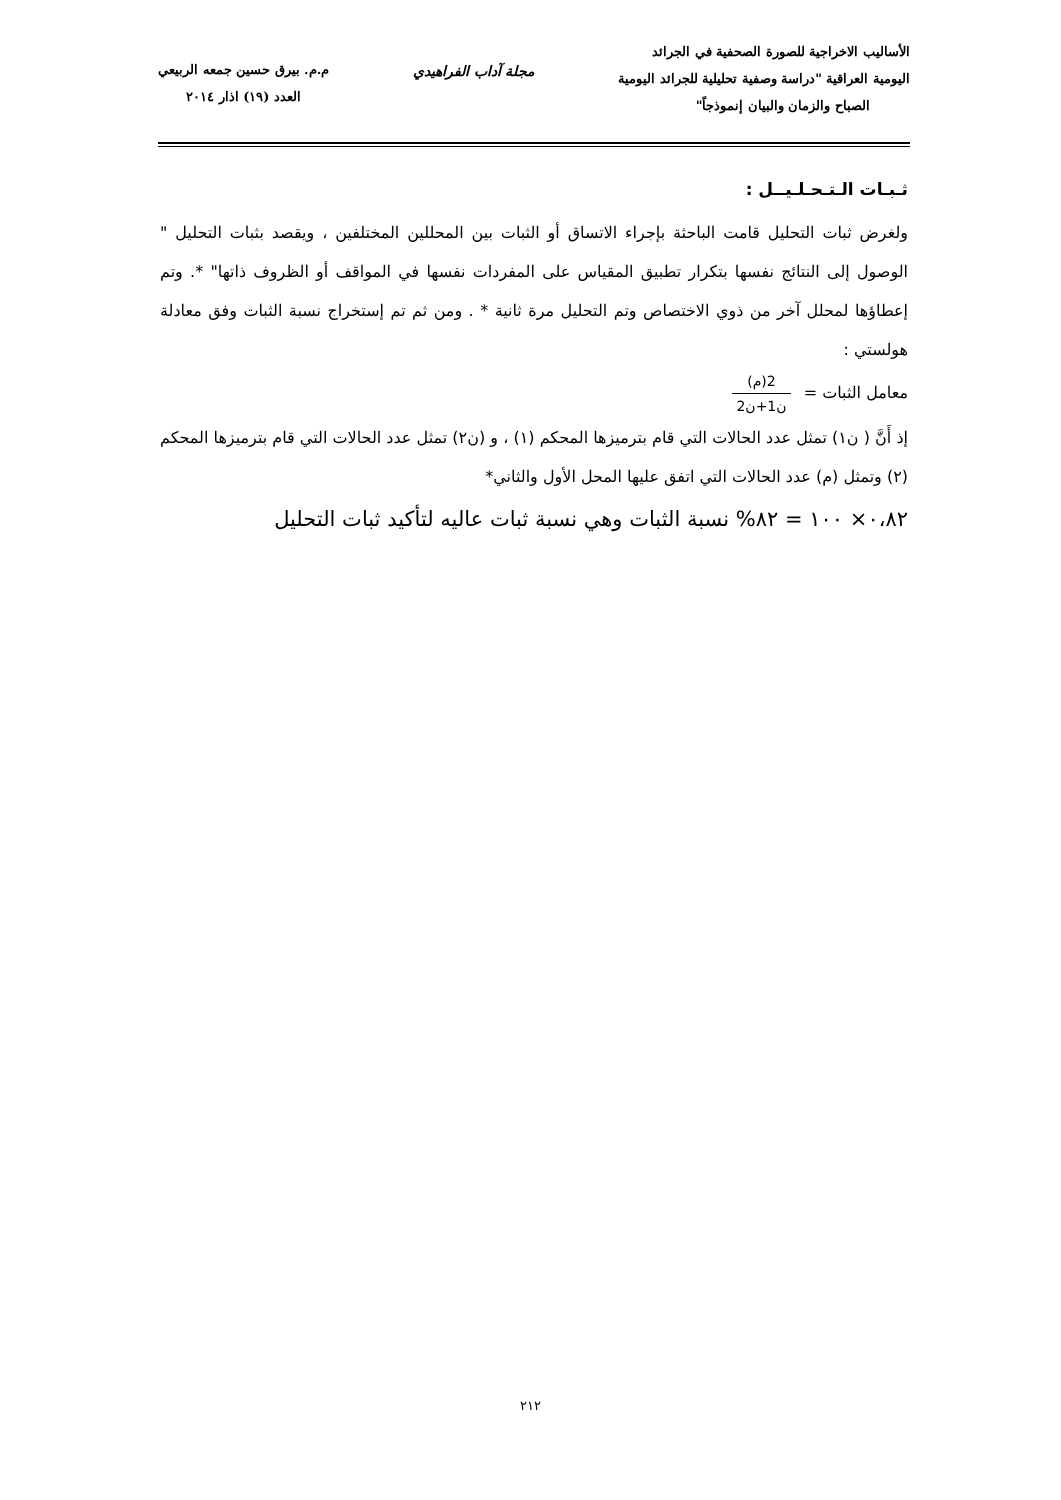الأساليب الاخراجية للصورة الصحفية في الجرائد
اليومية العراقية "دراسة وصفية تحليلية للجرائد اليومية
الصباح والزمان والبيان إنموذجاً"
مجلة آداب الفراهيدي م.م. بيرق حسين جمعه الربيعي
العدد (١٩) اذار ٢٠١٤
ثـبـات الـتـحـلـيــل :
ولغرض ثبات التحليل قامت الباحثة بإجراء الاتساق أو الثبات بين المحللين المختلفين ، ويقصد بثبات التحليل " الوصول إلى النتائج نفسها بتكرار تطبيق المقياس على المفردات نفسها في المواقف أو الظروف ذاتها" *. وتم إعطاؤها لمحلل آخر من ذوي الاختصاص وتم التحليل مرة ثانية * . ومن ثم تم إستخراج نسبة الثبات وفق معادلة هولستي :
معامل الثبات = 2(م) ن1+ن2
إذ أَنَّ ( ن١) تمثل عدد الحالات التي قام بترميزها المحكم (١) ، و (ن٢) تمثل عدد الحالات التي قام بترميزها المحكم (٢) وتمثل (م) عدد الحالات التي اتفق عليها المحل الأول والثاني*
٠،٨٢× ١٠٠ = ٨٢% نسبة الثبات وهي نسبة ثبات عاليه لتأكيد ثبات التحليل
٢١٢